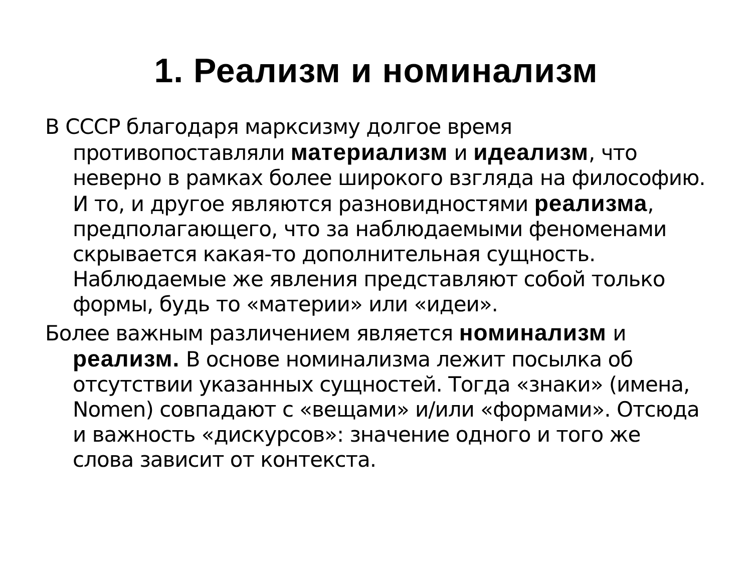1. Реализм и номинализм
В СССР благодаря марксизму долгое время противопоставляли материализм и идеализм, что неверно в рамках более широкого взгляда на философию. И то, и другое являются разновидностями реализма, предполагающего, что за наблюдаемыми феноменами скрывается какая-то дополнительная сущность. Наблюдаемые же явления представляют собой только формы, будь то «материи» или «идеи».
Более важным различением является номинализм и реализм. В основе номинализма лежит посылка об отсутствии указанных сущностей. Тогда «знаки» (имена, Nomen) совпадают с «вещами» и/или «формами». Отсюда и важность «дискурсов»: значение одного и того же слова зависит от контекста.